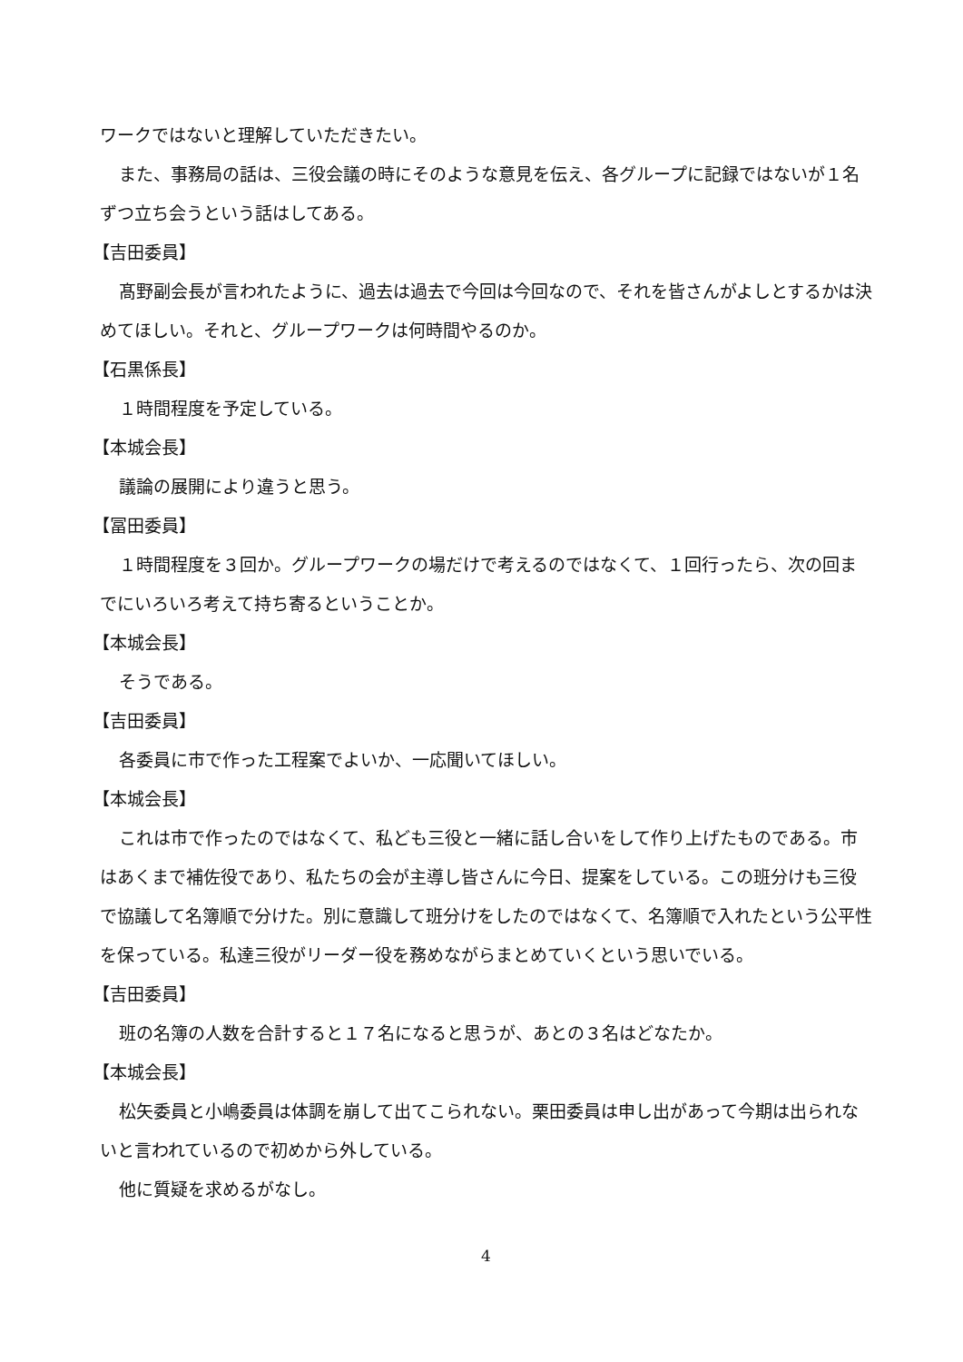ワークではないと理解していただきたい。
また、事務局の話は、三役会議の時にそのような意見を伝え、各グループに記録ではないが１名ずつ立ち会うという話はしてある。
【吉田委員】
髙野副会長が言われたように、過去は過去で今回は今回なので、それを皆さんがよしとするかは決めてほしい。それと、グループワークは何時間やるのか。
【石黒係長】
１時間程度を予定している。
【本城会長】
議論の展開により違うと思う。
【冨田委員】
１時間程度を３回か。グループワークの場だけで考えるのではなくて、１回行ったら、次の回までにいろいろ考えて持ち寄るということか。
【本城会長】
そうである。
【吉田委員】
各委員に市で作った工程案でよいか、一応聞いてほしい。
【本城会長】
これは市で作ったのではなくて、私ども三役と一緒に話し合いをして作り上げたものである。市はあくまで補佐役であり、私たちの会が主導し皆さんに今日、提案をしている。この班分けも三役で協議して名簿順で分けた。別に意識して班分けをしたのではなくて、名簿順で入れたという公平性を保っている。私達三役がリーダー役を務めながらまとめていくという思いでいる。
【吉田委員】
班の名簿の人数を合計すると１７名になると思うが、あとの３名はどなたか。
【本城会長】
松矢委員と小嶋委員は体調を崩して出てこられない。栗田委員は申し出があって今期は出られないと言われているので初めから外している。
他に質疑を求めるがなし。
4